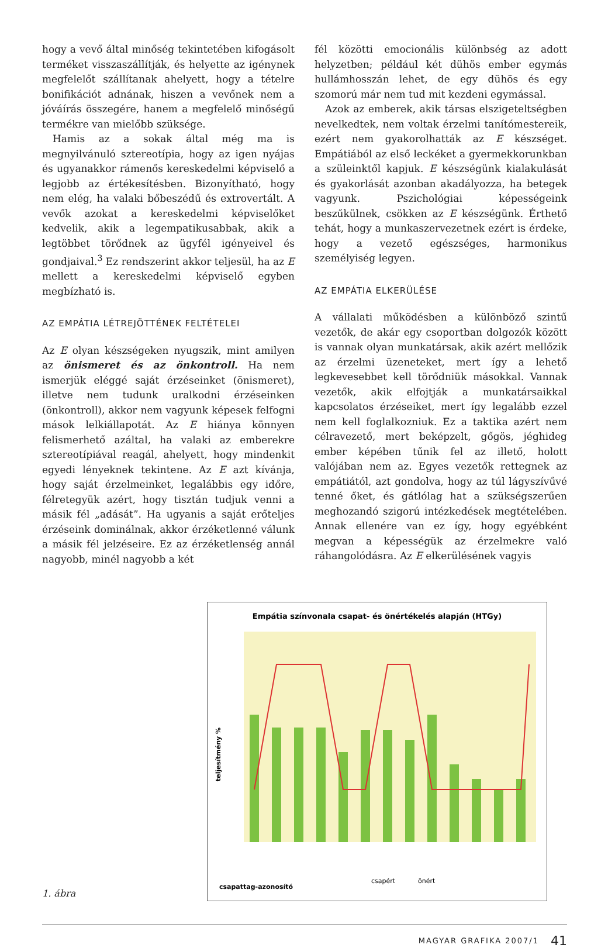hogy a vevő által minőség tekintetében kifogásolt terméket visszaszállítják, és helyette az igénynek megfelelőt szállítanak ahelyett, hogy a tételre bonifikációt adnának, hiszen a vevőnek nem a jóváírás összegére, hanem a megfelelő minőségű termékre van mielőbb szüksége.
Hamis az a sokak által még ma is megnyilvánuló sztereotípia, hogy az igen nyájas és ugyanakkor rámenős kereskedelmi képviselő a legjobb az értékesítésben. Bizonyítható, hogy nem elég, ha valaki bőbeszédű és extrovertált. A vevők azokat a kereskedelmi képviselőket kedvelik, akik a legempatikusabbak, akik a legtöbbet törődnek az ügyfél igényeivel és gondjaival.<sup>3</sup> Ez rendszerint akkor teljesül, ha az E mellett a kereskedelmi képviselő egyben megbízható is.
AZ EMPÁTIA LÉTREJÖTTÉNEK FELTÉTELEI
Az E olyan készségeken nyugszik, mint amilyen az önismeret és az önkontroll. Ha nem ismerjük eléggé saját érzéseinket (önismeret), illetve nem tudunk uralkodni érzéseinken (önkontroll), akkor nem vagyunk képesek felfogni mások lelkiállapotát. Az E hiánya könnyen felismerhető azáltal, ha valaki az emberekre sztereotípiával reagál, ahelyett, hogy mindenkit egyedi lényeknek tekintene. Az E azt kívánja, hogy saját érzelmeinket, legalábbis egy időre, félretegyük azért, hogy tisztán tudjuk venni a másik fél „adását”. Ha ugyanis a saját erőteljes érzéseink dominálnak, akkor érzéketlenné válunk a másik fél jelzéseire. Ez az érzéketlenség annál nagyobb, minél nagyobb a két
fél közötti emocionális különbség az adott helyzetben; például két dühös ember egymás hullámhosszán lehet, de egy dühös és egy szomorú már nem tud mit kezdeni egymással.
Azok az emberek, akik társas elszigeteltségben nevelkedtek, nem voltak érzelmi tanítómestereik, ezért nem gyakorolhatták az E készséget. Empátiából az első leckéket a gyermekkorunkban a szüleinktől kapjuk. E készségünk kialakulását és gyakorlását azonban akadályozza, ha betegek vagyunk. Pszichológiai képességeink beszűkülnek, csökken az E készségünk. Érthető tehát, hogy a munkaszervezetnek ezért is érdeke, hogy a vezető egészséges, harmonikus személyiség legyen.
AZ EMPÁTIA ELKERÜLÉSE
A vállalati működésben a különböző szintű vezetők, de akár egy csoportban dolgozók között is vannak olyan munkatársak, akik azért mellőzik az érzelmi üzeneteket, mert így a lehető legkevesebbet kell törődniük másokkal. Vannak vezetők, akik elfojtják a munkatársaikkal kapcsolatos érzéseiket, mert így legalább ezzel nem kell foglalkozniuk. Ez a taktika azért nem célravezető, mert beképzelt, gőgös, jéghideg ember képében tűnik fel az illető, holott valójában nem az. Egyes vezetők rettegnek az empátiától, azt gondolva, hogy az túl lágyszívűvé tenné őket, és gátlólag hat a szükségszerűen meghozandó szigorú intézkedések megtételében. Annak ellenére van ez így, hogy egyébként megvan a képességük az érzelmekre való ráhangolódásra. Az E elkerülésének vagyis
1. ábra
Empátia színvonala csapat- és önértékelés alapján (HTGy)
teljesítmény %
csapattag-azonosító
csapért
önért
MAGYAR GRAFIKA 2007/1 41